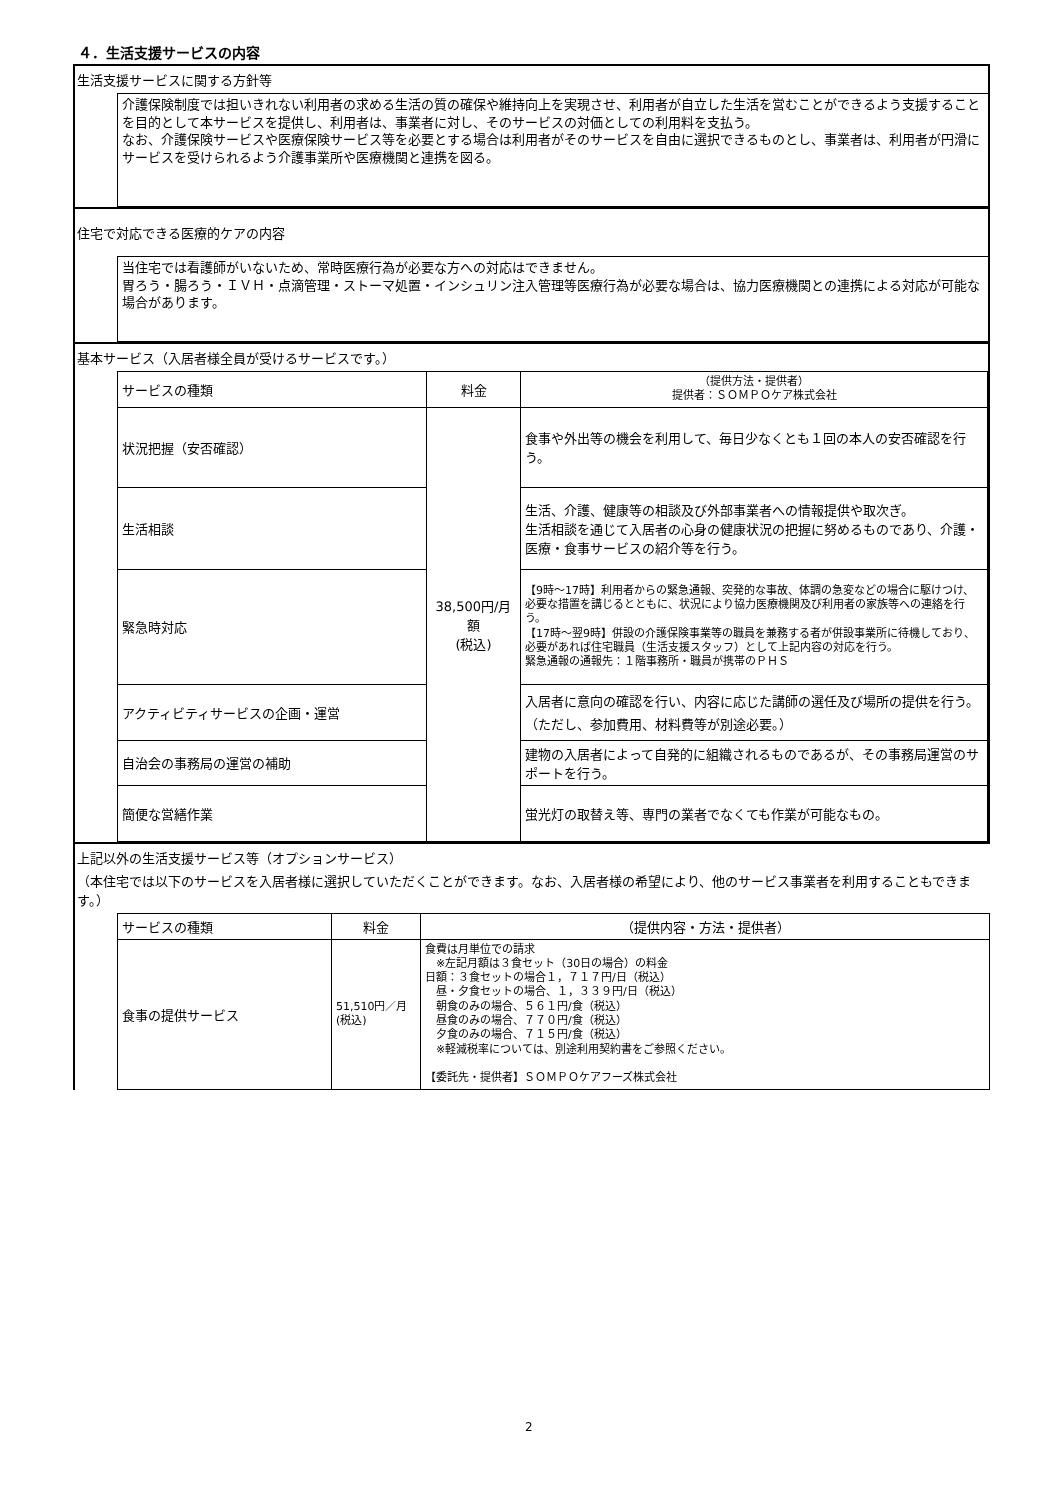４．生活支援サービスの内容
生活支援サービスに関する方針等
介護保険制度では担いきれない利用者の求める生活の質の確保や維持向上を実現させ、利用者が自立した生活を営むことができるよう支援することを目的として本サービスを提供し、利用者は、事業者に対し、そのサービスの対価としての利用料を支払う。
なお、介護保険サービスや医療保険サービス等を必要とする場合は利用者がそのサービスを自由に選択できるものとし、事業者は、利用者が円滑にサービスを受けられるよう介護事業所や医療機関と連携を図る。
住宅で対応できる医療的ケアの内容
当住宅では看護師がいないため、常時医療行為が必要な方への対応はできません。
胃ろう・腸ろう・ＩＶＨ・点滴管理・ストーマ処置・インシュリン注入管理等医療行為が必要な場合は、協力医療機関との連携による対応が可能な場合があります。
基本サービス（入居者様全員が受けるサービスです。）
| サービスの種類 | 料金 | （提供方法・提供者） 提供者：ＳＯＭＰＯケア株式会社 |
| --- | --- | --- |
| 状況把握（安否確認） | 38,500円/月額 (税込) | 食事や外出等の機会を利用して、毎日少なくとも１回の本人の安否確認を行う。 |
| 生活相談 | | 生活、介護、健康等の相談及び外部事業者への情報提供や取次ぎ。 生活相談を通じて入居者の心身の健康状況の把握に努めるものであり、介護・医療・食事サービスの紹介等を行う。 |
| 緊急時対応 | | 【9時～17時】利用者からの緊急通報、突発的な事故、体調の急変などの場合に駆けつけ、必要な措置を講じるとともに、状況により協力医療機関及び利用者の家族等への連絡を行う。 【17時～翌9時】併設の介護保険事業等の職員を兼務する者が併設事業所に待機しており、必要があれば住宅職員（生活支援スタッフ）として上記内容の対応を行う。 緊急通報の通報先：１階事務所・職員が携帯のＰＨＳ |
| アクティビティサービスの企画・運営 | | 入居者に意向の確認を行い、内容に応じた講師の選任及び場所の提供を行う。（ただし、参加費用、材料費等が別途必要。） |
| 自治会の事務局の運営の補助 | | 建物の入居者によって自発的に組織されるものであるが、その事務局運営のサポートを行う。 |
| 簡便な営繕作業 | | 蛍光灯の取替え等、専門の業者でなくても作業が可能なもの。 |
上記以外の生活支援サービス等（オプションサービス）
（本住宅では以下のサービスを入居者様に選択していただくことができます。なお、入居者様の希望により、他のサービス事業者を利用することもできます。）
| サービスの種類 | 料金 | （提供内容・方法・提供者） |
| --- | --- | --- |
| 食事の提供サービス | 51,510円／月 (税込) | 食費は月単位での請求 ※左記月額は３食セット（30日の場合）の料金 日額：３食セットの場合１，７１７円/日（税込） 昼・夕食セットの場合、１，３３９円/日（税込） 朝食のみの場合、５６１円/食（税込） 昼食のみの場合、７７０円/食（税込） 夕食のみの場合、７１５円/食（税込） ※軽減税率については、別途利用契約書をご参照ください。 【委託先・提供者】ＳＯＭＰＯケアフーズ株式会社 |
2